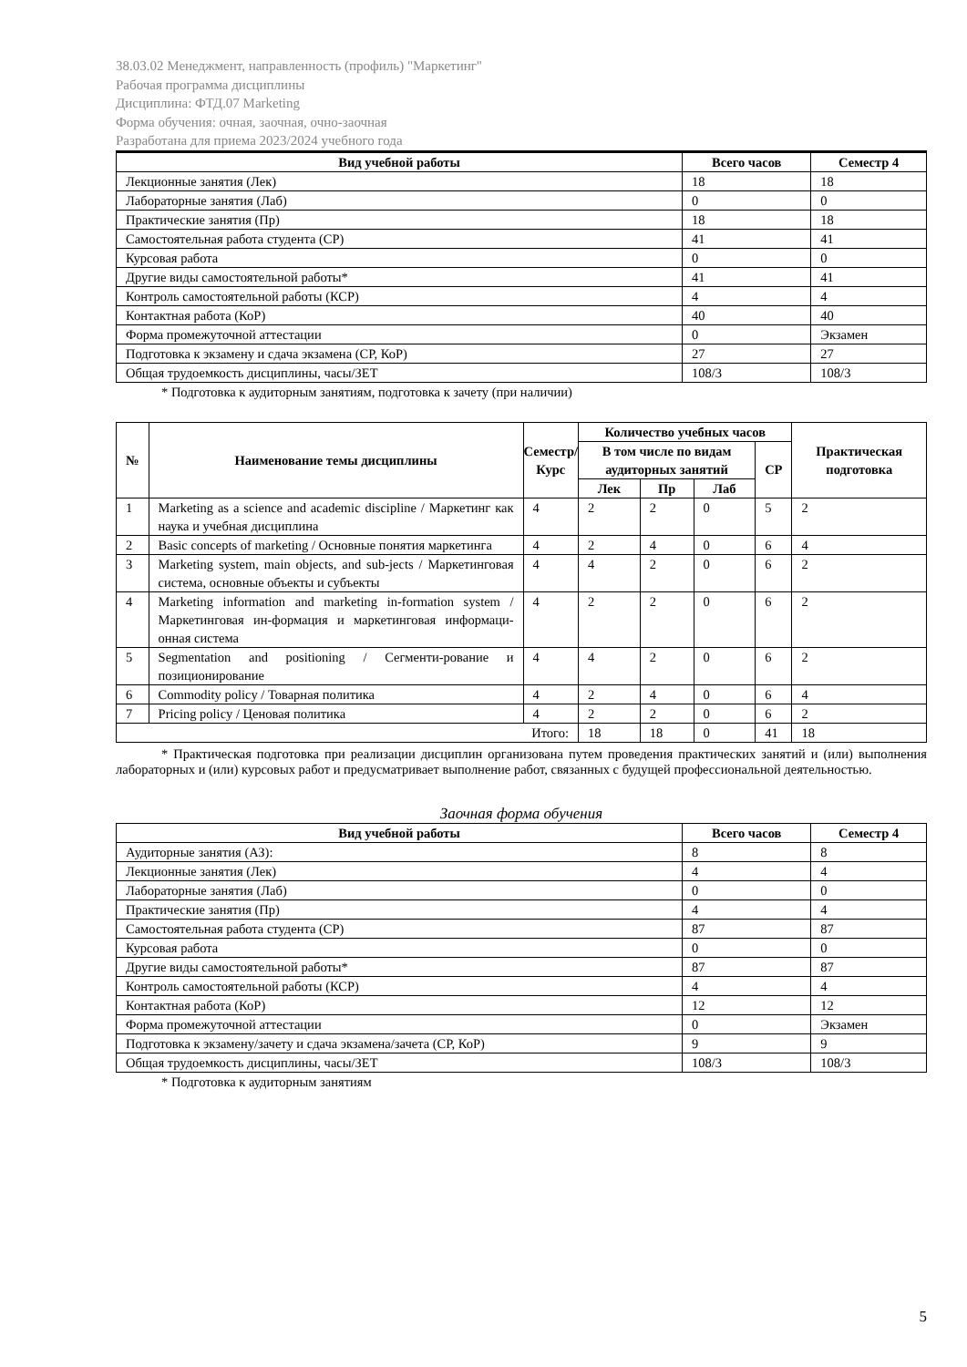38.03.02 Менеджмент, направленность (профиль) "Маркетинг"
Рабочая программа дисциплины
Дисциплина: ФТД.07 Marketing
Форма обучения: очная, заочная, очно-заочная
Разработана для приема 2023/2024 учебного года
| Вид учебной работы | Всего часов | Семестр 4 |
| --- | --- | --- |
| Лекционные занятия (Лек) | 18 | 18 |
| Лабораторные занятия (Лаб) | 0 | 0 |
| Практические занятия (Пр) | 18 | 18 |
| Самостоятельная работа студента (СР) | 41 | 41 |
| Курсовая работа | 0 | 0 |
| Другие виды самостоятельной работы* | 41 | 41 |
| Контроль самостоятельной работы (КСР) | 4 | 4 |
| Контактная работа (КоР) | 40 | 40 |
| Форма промежуточной аттестации | 0 | Экзамен |
| Подготовка к экзамену и сдача экзамена (СР, КоР) | 27 | 27 |
| Общая трудоемкость дисциплины, часы/ЗЕТ | 108/3 | 108/3 |
* Подготовка к аудиторным занятиям, подготовка к зачету (при наличии)
| № | Наименование темы дисциплины | Семестр/ Курс | Количество учебных часов | | | | Практическая подготовка |
| --- | --- | --- | --- | --- | --- | --- | --- |
| | | | В том числе по видам аудиторных занятий | | | СР | |
| | | | Лек | Пр | Лаб | | |
| 1 | Marketing as a science and academic discipline / Маркетинг как наука и учебная дисциплина | 4 | 2 | 2 | 0 | 5 | 2 |
| 2 | Basic concepts of marketing / Основные понятия маркетинга | 4 | 2 | 4 | 0 | 6 | 4 |
| 3 | Marketing system, main objects, and sub-jects / Маркетинговая система, основные объекты и субъекты | 4 | 4 | 2 | 0 | 6 | 2 |
| 4 | Marketing information and marketing in-formation system / Маркетинговая ин-формация и маркетинговая информаци-онная система | 4 | 2 | 2 | 0 | 6 | 2 |
| 5 | Segmentation and positioning / Сегменти-рование и позиционирование | 4 | 4 | 2 | 0 | 6 | 2 |
| 6 | Commodity policy / Товарная политика | 4 | 2 | 4 | 0 | 6 | 4 |
| 7 | Pricing policy / Ценовая политика | 4 | 2 | 2 | 0 | 6 | 2 |
| Итого: | | | 18 | 18 | 0 | 41 | 18 |
* Практическая подготовка при реализации дисциплин организована путем проведения практических занятий и (или) выполнения лабораторных и (или) курсовых работ и предусматривает выполнение работ, связанных с будущей профессиональной деятельностью.
Заочная форма обучения
| Вид учебной работы | Всего часов | Семестр 4 |
| --- | --- | --- |
| Аудиторные занятия (АЗ): | 8 | 8 |
| Лекционные занятия (Лек) | 4 | 4 |
| Лабораторные занятия (Лаб) | 0 | 0 |
| Практические занятия (Пр) | 4 | 4 |
| Самостоятельная работа студента (СР) | 87 | 87 |
| Курсовая работа | 0 | 0 |
| Другие виды самостоятельной работы* | 87 | 87 |
| Контроль самостоятельной работы (КСР) | 4 | 4 |
| Контактная работа (КоР) | 12 | 12 |
| Форма промежуточной аттестации | 0 | Экзамен |
| Подготовка к экзамену/зачету и сдача экзамена/зачета (СР, КоР) | 9 | 9 |
| Общая трудоемкость дисциплины, часы/ЗЕТ | 108/3 | 108/3 |
* Подготовка к аудиторным занятиям
5